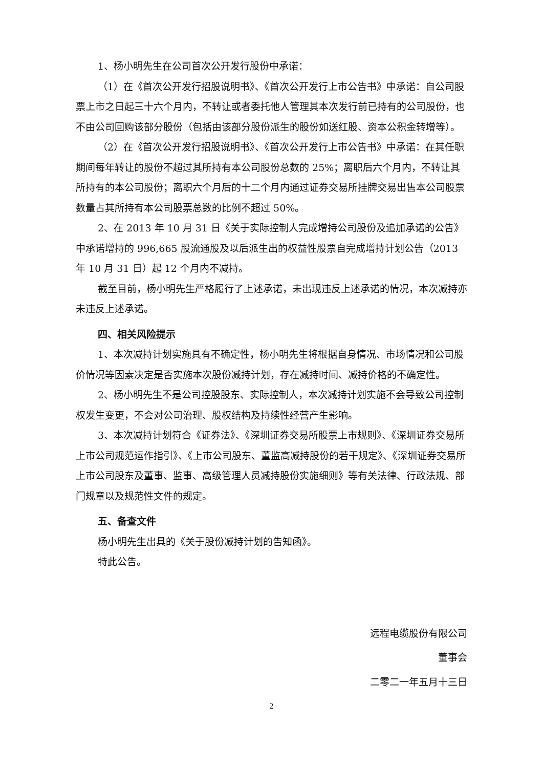1、杨小明先生在公司首次公开发行股份中承诺：
（1）在《首次公开发行招股说明书》、《首次公开发行上市公告书》中承诺：自公司股票上市之日起三十六个月内，不转让或者委托他人管理其本次发行前已持有的公司股份，也不由公司回购该部分股份（包括由该部分股份派生的股份如送红股、资本公积金转增等）。
（2）在《首次公开发行招股说明书》、《首次公开发行上市公告书》中承诺：在其任职期间每年转让的股份不超过其所持有本公司股份总数的 25%；离职后六个月内，不转让其所持有的本公司股份；离职六个月后的十二个月内通过证券交易所挂牌交易出售本公司股票数量占其所持有本公司股票总数的比例不超过 50%。
2、在 2013 年 10 月 31 日《关于实际控制人完成增持公司股份及追加承诺的公告》中承诺增持的 996,665 股流通股及以后派生出的权益性股票自完成增持计划公告（2013 年 10 月 31 日）起 12 个月内不减持。
截至目前，杨小明先生严格履行了上述承诺，未出现违反上述承诺的情况，本次减持亦未违反上述承诺。
四、相关风险提示
1、本次减持计划实施具有不确定性，杨小明先生将根据自身情况、市场情况和公司股价情况等因素决定是否实施本次股份减持计划，存在减持时间、减持价格的不确定性。
2、杨小明先生不是公司控股股东、实际控制人，本次减持计划实施不会导致公司控制权发生变更，不会对公司治理、股权结构及持续性经营产生影响。
3、本次减持计划符合《证券法》、《深圳证券交易所股票上市规则》、《深圳证券交易所上市公司规范运作指引》、《上市公司股东、董监高减持股份的若干规定》、《深圳证券交易所上市公司股东及董事、监事、高级管理人员减持股份实施细则》等有关法律、行政法规、部门规章以及规范性文件的规定。
五、备查文件
杨小明先生出具的《关于股份减持计划的告知函》。
特此公告。
远程电缆股份有限公司
董事会
二零二一年五月十三日
2